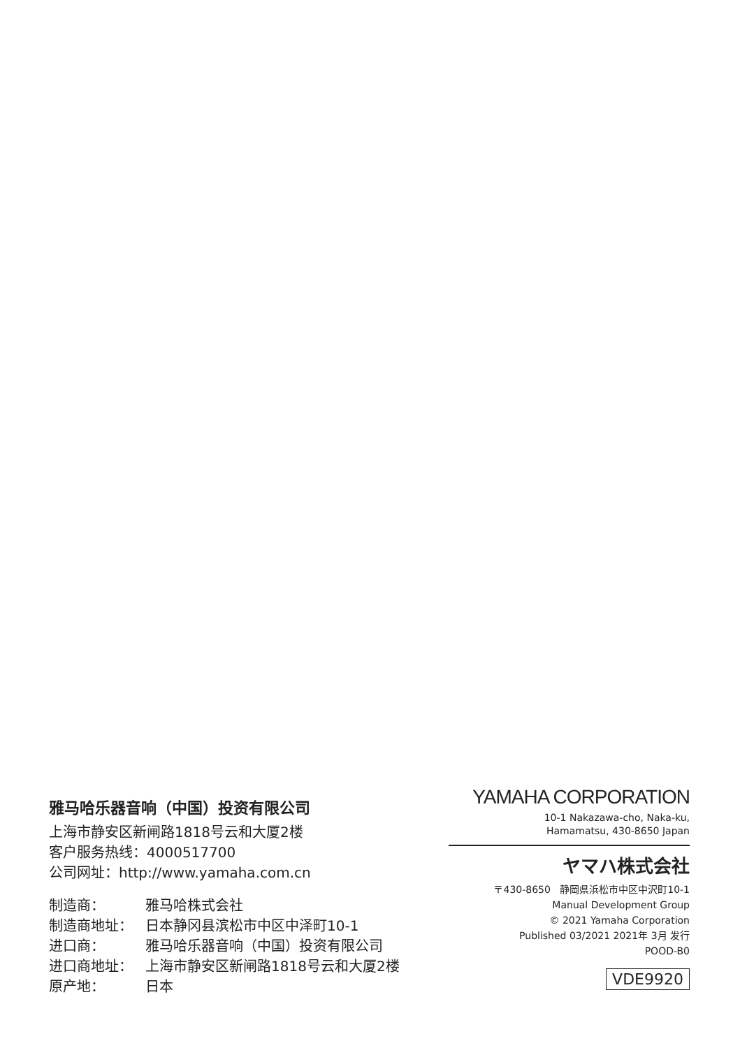雅马哈乐器音响（中国）投资有限公司
上海市静安区新闸路1818号云和大厦2楼
客户服务热线：4000517700
公司网址：http://www.yamaha.com.cn
制造商： 雅马哈株式会社
制造商地址： 日本静冈县滨松市中区中泽町10-1
进口商： 雅马哈乐器音响（中国）投资有限公司
进口商地址： 上海市静安区新闸路1818号云和大厦2楼
原产地： 日本
YAMAHA CORPORATION
10-1 Nakazawa-cho, Naka-ku,
Hamamatsu, 430-8650 Japan
ヤマハ株式会社
〒430-8650 静岡県浜松市中区中沢町10-1
Manual Development Group
© 2021 Yamaha Corporation
Published 03/2021 2021年 3月 发行
POOD-B0
VDE9920